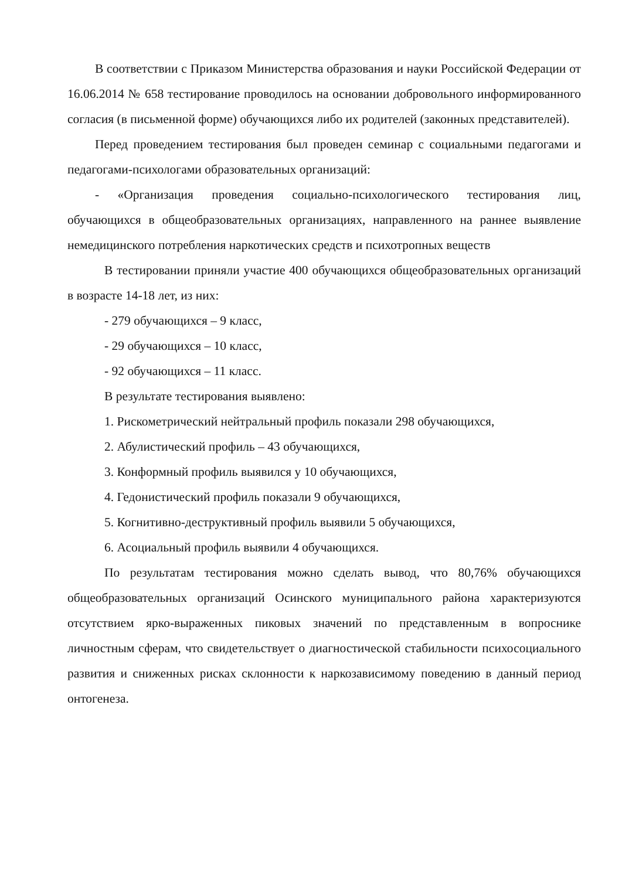В соответствии с Приказом Министерства образования и науки Российской Федерации от 16.06.2014 № 658 тестирование проводилось на основании добровольного информированного согласия (в письменной форме) обучающихся либо их родителей (законных представителей).
Перед проведением тестирования был проведен семинар с социальными педагогами и педагогами-психологами образовательных организаций:
- «Организация проведения социально-психологического тестирования лиц, обучающихся в общеобразовательных организациях, направленного на раннее выявление немедицинского потребления наркотических средств и психотропных веществ
В тестировании приняли участие 400 обучающихся общеобразовательных организаций в возрасте 14-18 лет, из них:
- 279 обучающихся – 9 класс,
- 29 обучающихся – 10 класс,
- 92 обучающихся – 11 класс.
В результате тестирования выявлено:
1. Рискометрический нейтральный профиль показали 298 обучающихся,
2. Абулистический профиль – 43 обучающихся,
3. Конформный профиль выявился у 10 обучающихся,
4. Гедонистический профиль показали 9 обучающихся,
5. Когнитивно-деструктивный профиль выявили 5 обучающихся,
6. Асоциальный профиль выявили 4 обучающихся.
По результатам тестирования можно сделать вывод, что 80,76% обучающихся общеобразовательных организаций Осинского муниципального района характеризуются отсутствием ярко-выраженных пиковых значений по представленным в вопроснике личностным сферам, что свидетельствует о диагностической стабильности психосоциального развития и сниженных рисках склонности к наркозависимому поведению в данный период онтогенеза.